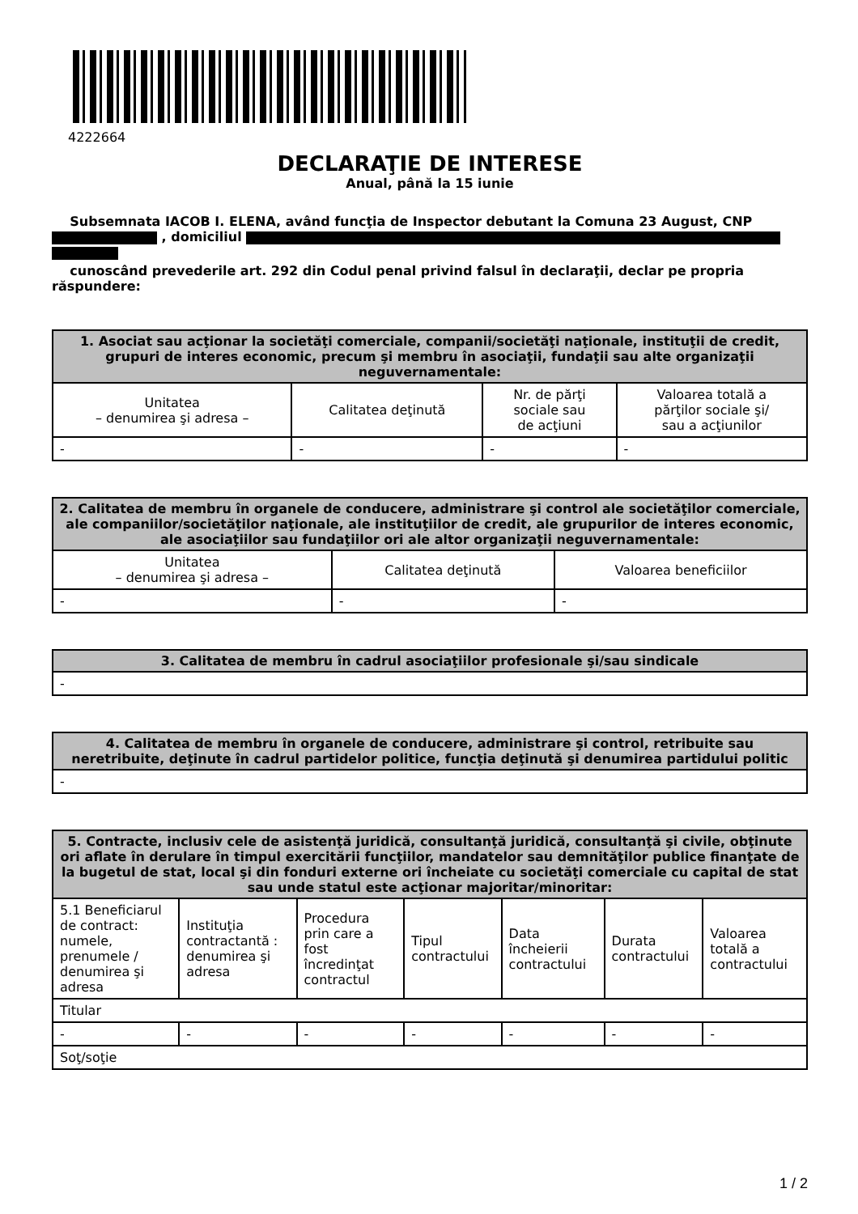4222664
DECLARAŢIE DE INTERESE
Anual, până la 15 iunie
Subsemnata IACOB I. ELENA, având funcţia de Inspector debutant la Comuna 23 August, CNP , domiciliul
cunoscând prevederile art. 292 din Codul penal privind falsul în declaraţii, declar pe propria răspundere:
| 1. Asociat sau acţionar la societăţi comerciale, companii/societăţi naţionale, instituţii de credit, grupuri de interes economic, precum şi membru în asociaţii, fundaţii sau alte organizaţii neguvernamentale: | | | |
| --- | --- | --- | --- |
| Unitatea – denumirea şi adresa – | Calitatea deţinută | Nr. de părţi sociale sau de acţiuni | Valoarea totală a părţilor sociale şi/ sau a acţiunilor |
| - | - | - | - |
| 2. Calitatea de membru în organele de conducere, administrare şi control ale societăţilor comerciale, ale companiilor/societăţilor naţionale, ale instituţiilor de credit, ale grupurilor de interes economic, ale asociaţiilor sau fundaţiilor ori ale altor organizaţii neguvernamentale: | | |
| --- | --- | --- |
| Unitatea – denumirea şi adresa – | Calitatea deţinută | Valoarea beneficiilor |
| - | - | - |
| 3. Calitatea de membru în cadrul asociaţiilor profesionale şi/sau sindicale |
| --- |
| - |
| 4. Calitatea de membru în organele de conducere, administrare şi control, retribuite sau neretribuite, deţinute în cadrul partidelor politice, funcţia deţinută şi denumirea partidului politic |
| --- |
| - |
| 5. Contracte, inclusiv cele de asistenţă juridică, consultanţă juridică, consultanţă şi civile, obţinute ori aflate în derulare în timpul exercitării funcţiilor, mandatelor sau demnităţilor publice finanţate de la bugetul de stat, local şi din fonduri externe ori încheiate cu societăţi comerciale cu capital de stat sau unde statul este acţionar majoritar/minoritar: | | | | | | |
| --- | --- | --- | --- | --- | --- | --- |
| 5.1 Beneficiarul de contract: numele, prenumele / denumirea şi adresa | Instituţia contractantă : denumirea şi adresa | Procedura prin care a fost încredinţat contractul | Tipul contractului | Data încheierii contractului | Durata contractului | Valoarea totală a contractului |
| Titular | | | | | | |
| - | - | - | - | - | - | - |
| Soţ/soţie | | | | | | |
1 / 2